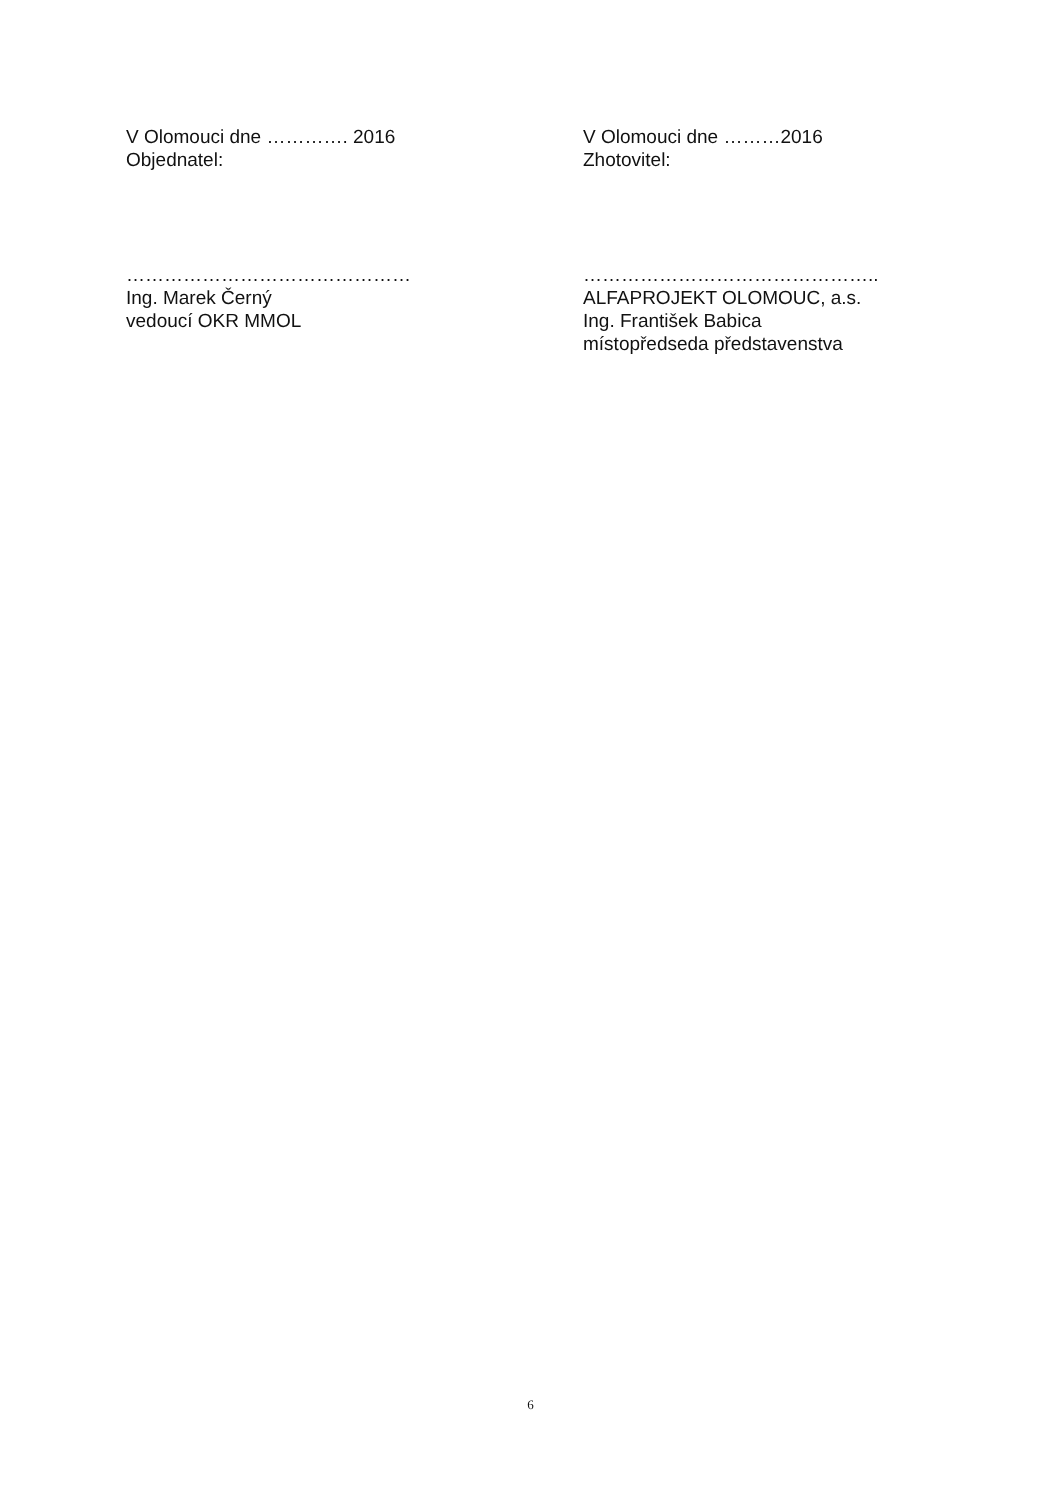V Olomouci dne …………. 2016
Objednatel:
………………………………………
Ing. Marek Černý
vedoucí OKR MMOL
V Olomouci dne ………2016
Zhotovitel:
………………………………………..
ALFAPROJEKT OLOMOUC, a.s.
Ing. František Babica
místopředseda představenstva
6